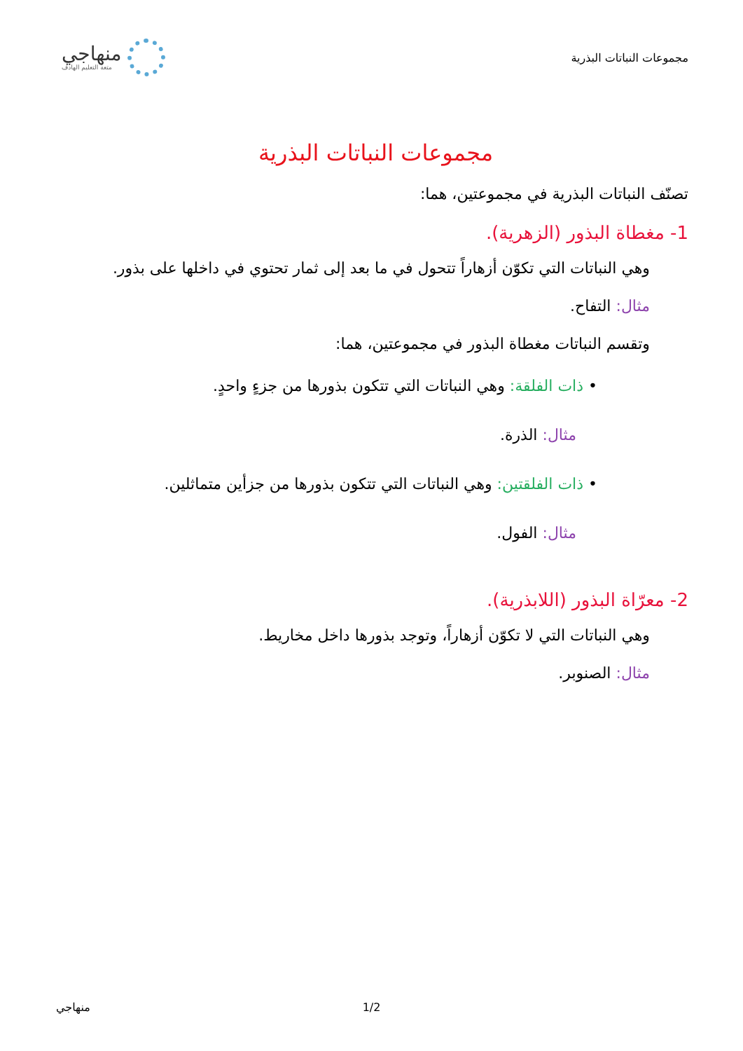مجموعات النباتات البذرية
منهاجي
متعة التعليم الهادف
مجموعات النباتات البذرية
تصنّف النباتات البذرية في مجموعتين، هما:
1- مغطاة البذور (الزهرية).
وهي النباتات التي تكوّن أزهاراً تتحول في ما بعد إلى ثمار تحتوي في داخلها على بذور.
مثال: التفاح.
وتقسم النباتات مغطاة البذور في مجموعتين، هما:
• ذات الفلقة: وهي النباتات التي تتكون بذورها من جزءٍ واحدٍ.
مثال: الذرة.
• ذات الفلقتين: وهي النباتات التي تتكون بذورها من جزأين متماثلين.
مثال: الفول.
2- معرّاة البذور (اللابذرية).
وهي النباتات التي لا تكوّن أزهاراً، وتوجد بذورها داخل مخاريط.
مثال: الصنوبر.
1/2 منهاجي